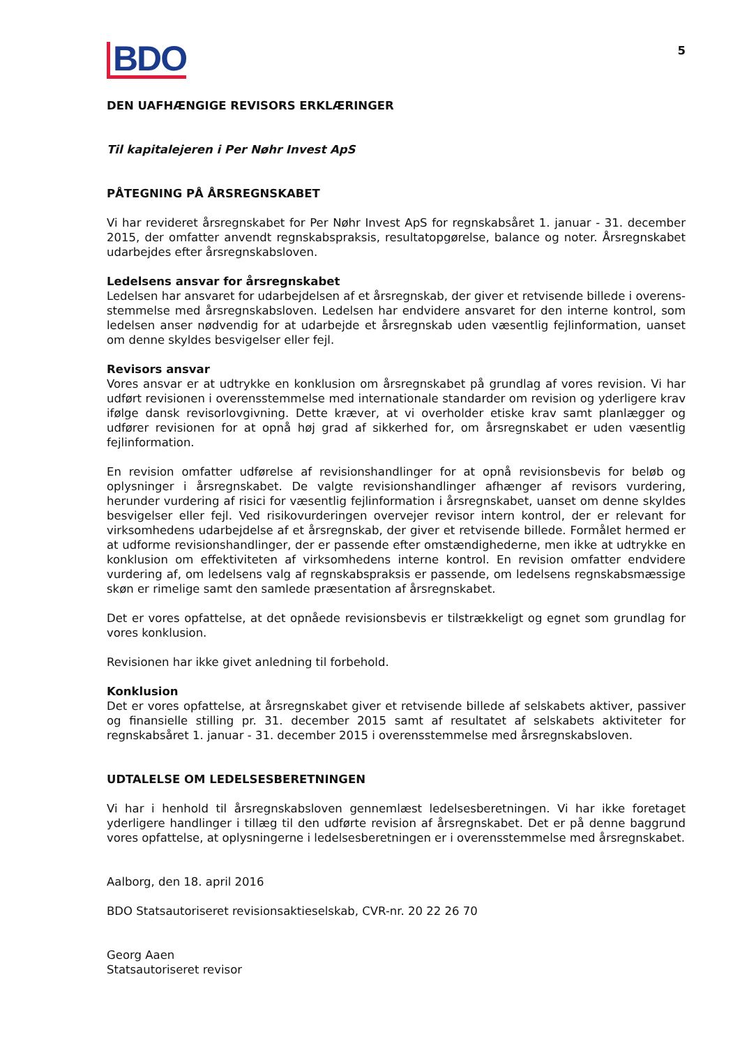5
BDO
DEN UAFHÆNGIGE REVISORS ERKLÆRINGER
Til kapitalejeren i Per Nøhr Invest ApS
PÅTEGNING PÅ ÅRSREGNSKABET
Vi har revideret årsregnskabet for Per Nøhr Invest ApS for regnskabsåret 1. januar - 31. december 2015, der omfatter anvendt regnskabspraksis, resultatopgørelse, balance og noter. Årsregnskabet udarbejdes efter årsregnskabsloven.
Ledelsens ansvar for årsregnskabet
Ledelsen har ansvaret for udarbejdelsen af et årsregnskab, der giver et retvisende billede i overens­stemmelse med årsregnskabsloven. Ledelsen har endvidere ansvaret for den interne kontrol, som ledelsen anser nødvendig for at udarbejde et årsregnskab uden væsentlig fejlinformation, uanset om denne skyldes besvigelser eller fejl.
Revisors ansvar
Vores ansvar er at udtrykke en konklusion om årsregnskabet på grundlag af vores revision. Vi har udført revisionen i overensstemmelse med internationale standarder om revision og yderligere krav ifølge dansk revisorlovgivning. Dette kræver, at vi overholder etiske krav samt planlægger og udfører revisionen for at opnå høj grad af sikkerhed for, om årsregnskabet er uden væsentlig fejlinformation.
En revision omfatter udførelse af revisionshandlinger for at opnå revisionsbevis for beløb og oplysninger i årsregnskabet. De valgte revisionshandlinger afhænger af revisors vurdering, herunder vurdering af risici for væsentlig fejlinformation i årsregnskabet, uanset om denne skyldes besvigelser eller fejl. Ved risikovurderingen overvejer revisor intern kontrol, der er relevant for virksomhedens udarbejdelse af et årsregnskab, der giver et retvisende billede. Formålet hermed er at udforme revisionshandlinger, der er passende efter omstændighederne, men ikke at udtrykke en konklusion om effektiviteten af virk­somhedens interne kontrol. En revision omfatter endvidere vurdering af, om ledelsens valg af regn­skabspraksis er passende, om ledelsens regnskabsmæssige skøn er rimelige samt den samlede præsen­tation af årsregnskabet.
Det er vores opfattelse, at det opnåede revisionsbevis er tilstrækkeligt og egnet som grundlag for vores konklusion.
Revisionen har ikke givet anledning til forbehold.
Konklusion
Det er vores opfattelse, at årsregnskabet giver et retvisende billede af selskabets aktiver, passiver og finansielle stilling pr. 31. december 2015 samt af resultatet af selskabets aktiviteter for regnskabsåret 1. januar - 31. december 2015 i overensstemmelse med årsregnskabsloven.
UDTALELSE OM LEDELSESBERETNINGEN
Vi har i henhold til årsregnskabsloven gennemlæst ledelsesberetningen. Vi har ikke foretaget yderligere handlinger i tillæg til den udførte revision af årsregnskabet. Det er på denne baggrund vores opfattelse, at oplysningerne i ledelsesberetningen er i overensstemmelse med årsregnskabet.
Aalborg, den 18. april 2016
BDO Statsautoriseret revisionsaktieselskab, CVR-nr. 20 22 26 70
Georg Aaen
Statsautoriseret revisor